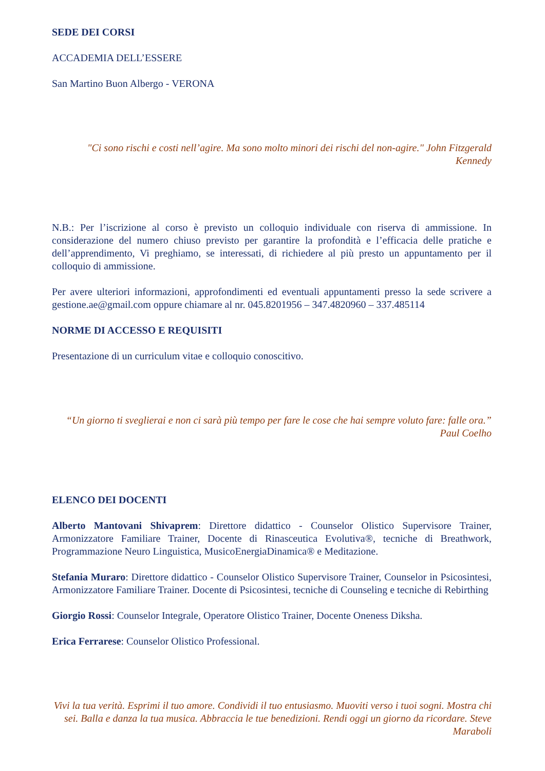SEDE DEI CORSI
ACCADEMIA DELL’ESSERE
San Martino Buon Albergo - VERONA
"Ci sono rischi e costi nell’agire. Ma sono molto minori dei rischi del non-agire." John Fitzgerald Kennedy
N.B.: Per l’iscrizione al corso è previsto un colloquio individuale con riserva di ammissione. In considerazione del numero chiuso previsto per garantire la profondità e l’efficacia delle pratiche e dell’apprendimento, Vi preghiamo, se interessati, di richiedere al più presto un appuntamento per il colloquio di ammissione.
Per avere ulteriori informazioni, approfondimenti ed eventuali appuntamenti presso la sede scrivere a gestione.ae@gmail.com oppure chiamare al nr. 045.8201956 – 347.4820960 – 337.485114
NORME DI ACCESSO E REQUISITI
Presentazione di un curriculum vitae e colloquio conoscitivo.
“Un giorno ti sveglierai e non ci sarà più tempo per fare le cose che hai sempre voluto fare: falle ora.” Paul Coelho
ELENCO DEI DOCENTI
Alberto Mantovani Shivaprem: Direttore didattico - Counselor Olistico Supervisore Trainer, Armonizzatore Familiare Trainer, Docente di Rinasceutica Evolutiva®, tecniche di Breathwork, Programmazione Neuro Linguistica, MusicoEnergiaDinamica® e Meditazione.
Stefania Muraro: Direttore didattico - Counselor Olistico Supervisore Trainer, Counselor in Psicosintesi, Armonizzatore Familiare Trainer. Docente di Psicosintesi, tecniche di Counseling e tecniche di Rebirthing
Giorgio Rossi: Counselor Integrale, Operatore Olistico Trainer, Docente Oneness Diksha.
Erica Ferrarese: Counselor Olistico Professional.
Vivi la tua verità. Esprimi il tuo amore. Condividi il tuo entusiasmo. Muoviti verso i tuoi sogni. Mostra chi sei. Balla e danza la tua musica. Abbraccia le tue benedizioni. Rendi oggi un giorno da ricordare. Steve Maraboli